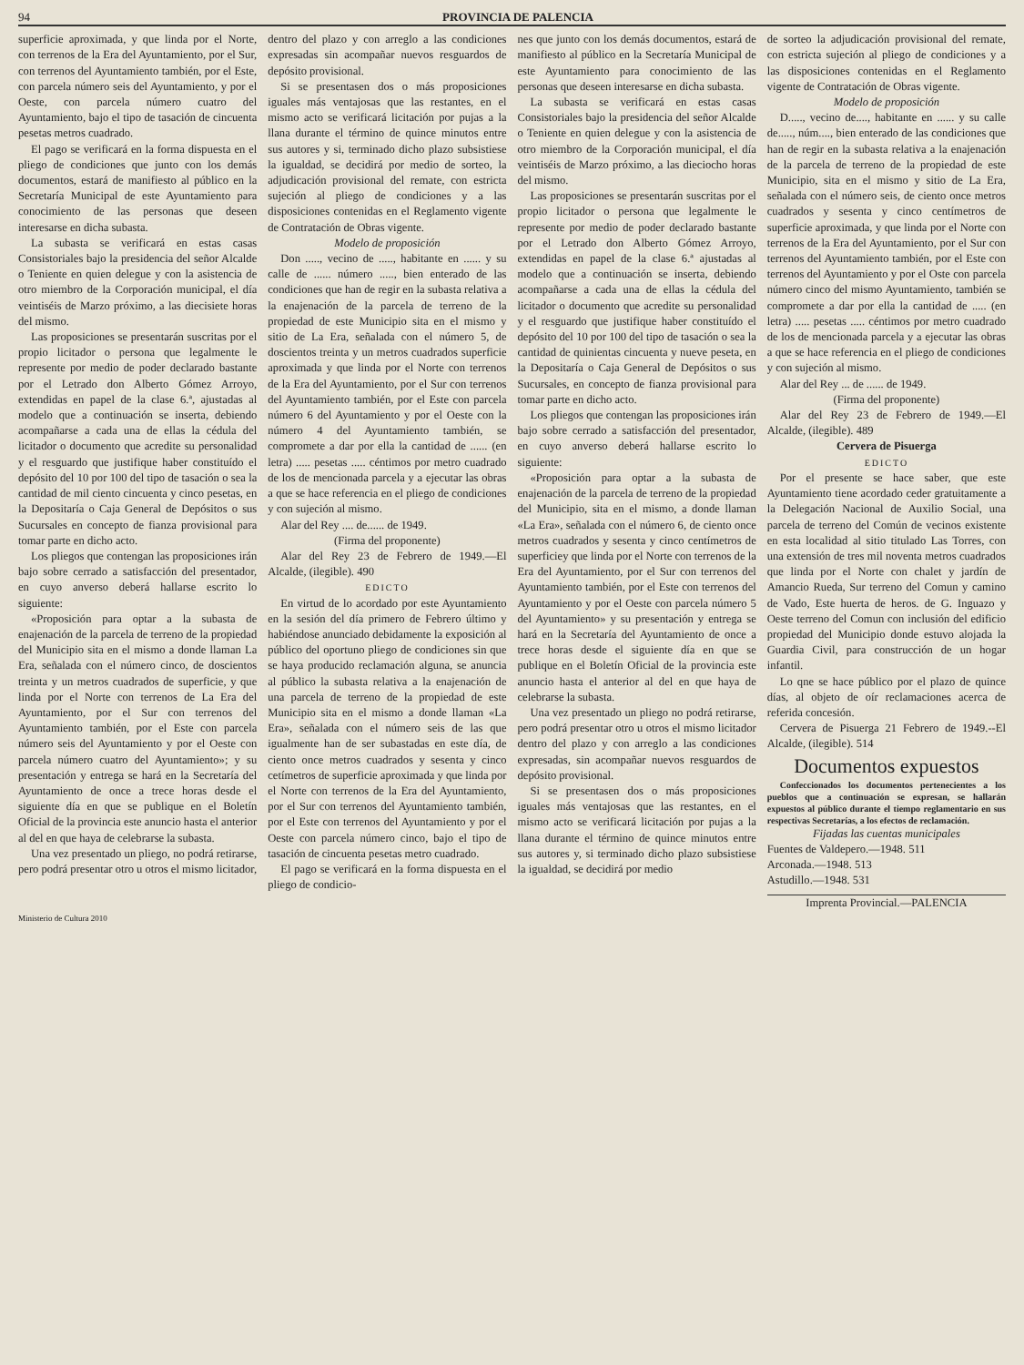94 PROVINCIA DE PALENCIA
superficie aproximada, y que linda por el Norte, con terrenos de la Era del Ayuntamiento, por el Sur, con terrenos del Ayuntamiento también, por el Este, con parcela número seis del Ayuntamiento, y por el Oeste, con parcela número cuatro del Ayuntamiento, bajo el tipo de tasación de cincuenta pesetas metros cuadrado.
El pago se verificará en la forma dispuesta en el pliego de condiciones que junto con los demás documentos, estará de manifiesto al público en la Secretaría Municipal de este Ayuntamiento para conocimiento de las personas que deseen interesarse en dicha subasta.
La subasta se verificará en estas casas Consistoriales bajo la presidencia del señor Alcalde o Teniente en quien delegue y con la asistencia de otro miembro de la Corporación municipal, el día veintiséis de Marzo próximo, a las diecisiete horas del mismo.
Las proposiciones se presentarán suscritas por el propio licitador o persona que legalmente le represente por medio de poder declarado bastante por el Letrado don Alberto Gómez Arroyo, extendidas en papel de la clase 6.ª, ajustadas al modelo que a continuación se inserta, debiendo acompañarse a cada una de ellas la cédula del licitador o documento que acredite su personalidad y el resguardo que justifique haber constituído el depósito del 10 por 100 del tipo de tasación o sea la cantidad de mil ciento cincuenta y cinco pesetas, en la Depositaría o Caja General de Depósitos o sus Sucursales en concepto de fianza provisional para tomar parte en dicho acto.
Los pliegos que contengan las proposiciones irán bajo sobre cerrado a satisfacción del presentador, en cuyo anverso deberá hallarse escrito lo siguiente:
«Proposición para optar a la subasta de enajenación de la parcela de terreno de la propiedad del Municipio sita en el mismo a donde llaman La Era, señalada con el número cinco, de doscientos treinta y un metros cuadrados de superficie, y que linda por el Norte con terrenos de La Era del Ayuntamiento, por el Sur con terrenos del Ayuntamiento también, por el Este con parcela número seis del Ayuntamiento y por el Oeste con parcela número cuatro del Ayuntamiento»; y su presentación y entrega se hará en la Secretaría del Ayuntamiento de once a trece horas desde el siguiente día en que se publique en el Boletín Oficial de la provincia este anuncio hasta el anterior al del en que haya de celebrarse la subasta.
Una vez presentado un pliego, no podrá retirarse, pero podrá presentar otro u otros el mismo licitador,
dentro del plazo y con arreglo a las condiciones expresadas sin acompañar nuevos resguardos de depósito provisional.
Si se presentasen dos o más proposiciones iguales más ventajosas que las restantes, en el mismo acto se verificará licitación por pujas a la llana durante el término de quince minutos entre sus autores y si, terminado dicho plazo subsistiese la igualdad, se decidirá por medio de sorteo, la adjudicación provisional del remate, con estricta sujeción al pliego de condiciones y a las disposiciones contenidas en el Reglamento vigente de Contratación de Obras vigente.
Modelo de proposición
Don ....., vecino de ....., habitante en ...... y su calle de ...... número ....., bien enterado de las condiciones que han de regir en la subasta relativa a la enajenación de la parcela de terreno de la propiedad de este Municipio sita en el mismo y sitio de La Era, señalada con el número 5, de doscientos treinta y un metros cuadrados superficie aproximada y que linda por el Norte con terrenos de la Era del Ayuntamiento, por el Sur con terrenos del Ayuntamiento también, por el Este con parcela número 6 del Ayuntamiento y por el Oeste con la número 4 del Ayuntamiento también, se compromete a dar por ella la cantidad de ...... (en letra) ..... pesetas ..... céntimos por metro cuadrado de los de mencionada parcela y a ejecutar las obras a que se hace referencia en el pliego de condiciones y con sujeción al mismo.
Alar del Rey .... de...... de 1949.
(Firma del proponente)
Alar del Rey 23 de Febrero de 1949.—El Alcalde, (ilegible). 490
EDICTO
En virtud de lo acordado por este Ayuntamiento en la sesión del día primero de Febrero último y habiéndose anunciado debidamente la exposición al público del oportuno pliego de condiciones sin que se haya producido reclamación alguna, se anuncia al público la subasta relativa a la enajenación de una parcela de terreno de la propiedad de este Municipio sita en el mismo a donde llaman «La Era», señalada con el número seis de las que igualmente han de ser subastadas en este día, de ciento once metros cuadrados y sesenta y cinco cetímetros de superficie aproximada y que linda por el Norte con terrenos de la Era del Ayuntamiento, por el Sur con terrenos del Ayuntamiento también, por el Este con terrenos del Ayuntamiento y por el Oeste con parcela número cinco, bajo el tipo de tasación de cincuenta pesetas metro cuadrado.
El pago se verificará en la forma dispuesta en el pliego de condicio-
nes que junto con los demás documentos, estará de manifiesto al público en la Secretaría Municipal de este Ayuntamiento para conocimiento de las personas que deseen interesarse en dicha subasta.
La subasta se verificará en estas casas Consistoriales bajo la presidencia del señor Alcalde o Teniente en quien delegue y con la asistencia de otro miembro de la Corporación municipal, el día veintiséis de Marzo próximo, a las dieciocho horas del mismo.
Las proposiciones se presentarán suscritas por el propio licitador o persona que legalmente le represente por medio de poder declarado bastante por el Letrado don Alberto Gómez Arroyo, extendidas en papel de la clase 6.ª ajustadas al modelo que a continuación se inserta, debiendo acompañarse a cada una de ellas la cédula del licitador o documento que acredite su personalidad y el resguardo que justifique haber constituído el depósito del 10 por 100 del tipo de tasación o sea la cantidad de quinientas cincuenta y nueve peseta, en la Depositaría o Caja General de Depósitos o sus Sucursales, en concepto de fianza provisional para tomar parte en dicho acto.
Los pliegos que contengan las proposiciones irán bajo sobre cerrado a satisfacción del presentador, en cuyo anverso deberá hallarse escrito lo siguiente:
«Proposición para optar a la subasta de enajenación de la parcela de terreno de la propiedad del Municipio, sita en el mismo, a donde llaman «La Era», señalada con el número 6, de ciento once metros cuadrados y sesenta y cinco centímetros de superficiey que linda por el Norte con terrenos de la Era del Ayuntamiento, por el Sur con terrenos del Ayuntamiento también, por el Este con terrenos del Ayuntamiento y por el Oeste con parcela número 5 del Ayuntamiento» y su presentación y entrega se hará en la Secretaría del Ayuntamiento de once a trece horas desde el siguiente día en que se publique en el Boletín Oficial de la provincia este anuncio hasta el anterior al del en que haya de celebrarse la subasta.
Una vez presentado un pliego no podrá retirarse, pero podrá presentar otro u otros el mismo licitador dentro del plazo y con arreglo a las condiciones expresadas, sin acompañar nuevos resguardos de depósito provisional.
Si se presentasen dos o más proposiciones iguales más ventajosas que las restantes, en el mismo acto se verificará licitación por pujas a la llana durante el término de quince minutos entre sus autores y, si terminado dicho plazo subsistiese la igualdad, se decidirá por medio
de sorteo la adjudicación provisional del remate, con estricta sujeción al pliego de condiciones y a las disposiciones contenidas en el Reglamento vigente de Contratación de Obras vigente.
Modelo de proposición
D....., vecino de...., habitante en ...... y su calle de....., núm...., bien enterado de las condiciones que han de regir en la subasta relativa a la enajenación de la parcela de terreno de la propiedad de este Municipio, sita en el mismo y sitio de La Era, señalada con el número seis, de ciento once metros cuadrados y sesenta y cinco centímetros de superficie aproximada, y que linda por el Norte con terrenos de la Era del Ayuntamiento, por el Sur con terrenos del Ayuntamiento también, por el Este con terrenos del Ayuntamiento y por el Oste con parcela número cinco del mismo Ayuntamiento, también se compromete a dar por ella la cantidad de ..... (en letra) ..... pesetas ..... céntimos por metro cuadrado de los de mencionada parcela y a ejecutar las obras a que se hace referencia en el pliego de condiciones y con sujeción al mismo.
Alar del Rey ... de ...... de 1949.
(Firma del proponente)
Alar del Rey 23 de Febrero de 1949.—El Alcalde, (ilegible). 489
Cervera de Pisuerga
EDICTO
Por el presente se hace saber, que este Ayuntamiento tiene acordado ceder gratuitamente a la Delegación Nacional de Auxilio Social, una parcela de terreno del Común de vecinos existente en esta localidad al sitio titulado Las Torres, con una extensión de tres mil noventa metros cuadrados que linda por el Norte con chalet y jardín de Amancio Rueda, Sur terreno del Comun y camino de Vado, Este huerta de heros. de G. Inguazo y Oeste terreno del Comun con inclusión del edificio propiedad del Municipio donde estuvo alojada la Guardia Civil, para construcción de un hogar infantil.
Lo qne se hace público por el plazo de quince días, al objeto de oír reclamaciones acerca de referida concesión.
Cervera de Pisuerga 21 Febrero de 1949.--El Alcalde, (ilegible). 514
Documentos expuestos
Confeccionados los documentos pertenecientes a los pueblos que a continuación se expresan, se hallarán expuestos al público durante el tiempo reglamentario en sus respectivas Secretarías, a los efectos de reclamación.
Fijadas las cuentas municipales
Fuentes de Valdepero.—1948. 511
Arconada.—1948. 513
Astudillo.—1948. 531
Imprenta Provincial.—PALENCIA
Ministerio de Cultura 2010